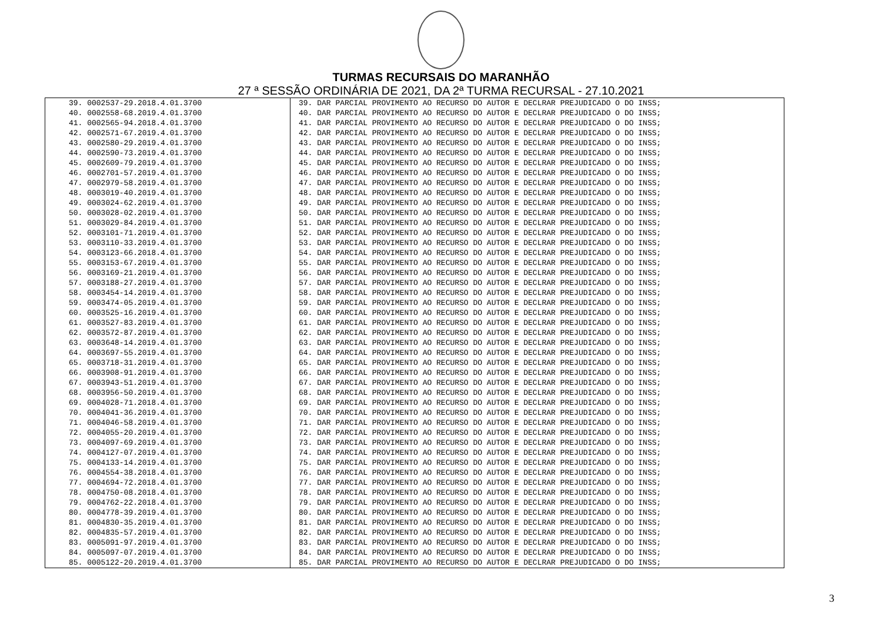TURMAS RECURSAIS DO MARANHÃO
27 ª SESSÃO ORDINÁRIA DE 2021, DA 2ª TURMA RECURSAL - 27.10.2021
| 39. 0002537-29.2018.4.01.3700 | 39. DAR PARCIAL PROVIMENTO AO RECURSO DO AUTOR E DECLRAR PREJUDICADO O DO INSS; |
| 40. 0002558-68.2019.4.01.3700 | 40. DAR PARCIAL PROVIMENTO AO RECURSO DO AUTOR E DECLRAR PREJUDICADO O DO INSS; |
| 41. 0002565-94.2018.4.01.3700 | 41. DAR PARCIAL PROVIMENTO AO RECURSO DO AUTOR E DECLRAR PREJUDICADO O DO INSS; |
| 42. 0002571-67.2019.4.01.3700 | 42. DAR PARCIAL PROVIMENTO AO RECURSO DO AUTOR E DECLRAR PREJUDICADO O DO INSS; |
| 43. 0002580-29.2019.4.01.3700 | 43. DAR PARCIAL PROVIMENTO AO RECURSO DO AUTOR E DECLRAR PREJUDICADO O DO INSS; |
| 44. 0002590-73.2019.4.01.3700 | 44. DAR PARCIAL PROVIMENTO AO RECURSO DO AUTOR E DECLRAR PREJUDICADO O DO INSS; |
| 45. 0002609-79.2019.4.01.3700 | 45. DAR PARCIAL PROVIMENTO AO RECURSO DO AUTOR E DECLRAR PREJUDICADO O DO INSS; |
| 46. 0002701-57.2019.4.01.3700 | 46. DAR PARCIAL PROVIMENTO AO RECURSO DO AUTOR E DECLRAR PREJUDICADO O DO INSS; |
| 47. 0002979-58.2019.4.01.3700 | 47. DAR PARCIAL PROVIMENTO AO RECURSO DO AUTOR E DECLRAR PREJUDICADO O DO INSS; |
| 48. 0003019-40.2019.4.01.3700 | 48. DAR PARCIAL PROVIMENTO AO RECURSO DO AUTOR E DECLRAR PREJUDICADO O DO INSS; |
| 49. 0003024-62.2019.4.01.3700 | 49. DAR PARCIAL PROVIMENTO AO RECURSO DO AUTOR E DECLRAR PREJUDICADO O DO INSS; |
| 50. 0003028-02.2019.4.01.3700 | 50. DAR PARCIAL PROVIMENTO AO RECURSO DO AUTOR E DECLRAR PREJUDICADO O DO INSS; |
| 51. 0003029-84.2019.4.01.3700 | 51. DAR PARCIAL PROVIMENTO AO RECURSO DO AUTOR E DECLRAR PREJUDICADO O DO INSS; |
| 52. 0003101-71.2019.4.01.3700 | 52. DAR PARCIAL PROVIMENTO AO RECURSO DO AUTOR E DECLRAR PREJUDICADO O DO INSS; |
| 53. 0003110-33.2019.4.01.3700 | 53. DAR PARCIAL PROVIMENTO AO RECURSO DO AUTOR E DECLRAR PREJUDICADO O DO INSS; |
| 54. 0003123-66.2018.4.01.3700 | 54. DAR PARCIAL PROVIMENTO AO RECURSO DO AUTOR E DECLRAR PREJUDICADO O DO INSS; |
| 55. 0003153-67.2019.4.01.3700 | 55. DAR PARCIAL PROVIMENTO AO RECURSO DO AUTOR E DECLRAR PREJUDICADO O DO INSS; |
| 56. 0003169-21.2019.4.01.3700 | 56. DAR PARCIAL PROVIMENTO AO RECURSO DO AUTOR E DECLRAR PREJUDICADO O DO INSS; |
| 57. 0003188-27.2019.4.01.3700 | 57. DAR PARCIAL PROVIMENTO AO RECURSO DO AUTOR E DECLRAR PREJUDICADO O DO INSS; |
| 58. 0003454-14.2019.4.01.3700 | 58. DAR PARCIAL PROVIMENTO AO RECURSO DO AUTOR E DECLRAR PREJUDICADO O DO INSS; |
| 59. 0003474-05.2019.4.01.3700 | 59. DAR PARCIAL PROVIMENTO AO RECURSO DO AUTOR E DECLRAR PREJUDICADO O DO INSS; |
| 60. 0003525-16.2019.4.01.3700 | 60. DAR PARCIAL PROVIMENTO AO RECURSO DO AUTOR E DECLRAR PREJUDICADO O DO INSS; |
| 61. 0003527-83.2019.4.01.3700 | 61. DAR PARCIAL PROVIMENTO AO RECURSO DO AUTOR E DECLRAR PREJUDICADO O DO INSS; |
| 62. 0003572-87.2019.4.01.3700 | 62. DAR PARCIAL PROVIMENTO AO RECURSO DO AUTOR E DECLRAR PREJUDICADO O DO INSS; |
| 63. 0003648-14.2019.4.01.3700 | 63. DAR PARCIAL PROVIMENTO AO RECURSO DO AUTOR E DECLRAR PREJUDICADO O DO INSS; |
| 64. 0003697-55.2019.4.01.3700 | 64. DAR PARCIAL PROVIMENTO AO RECURSO DO AUTOR E DECLRAR PREJUDICADO O DO INSS; |
| 65. 0003718-31.2019.4.01.3700 | 65. DAR PARCIAL PROVIMENTO AO RECURSO DO AUTOR E DECLRAR PREJUDICADO O DO INSS; |
| 66. 0003908-91.2019.4.01.3700 | 66. DAR PARCIAL PROVIMENTO AO RECURSO DO AUTOR E DECLRAR PREJUDICADO O DO INSS; |
| 67. 0003943-51.2019.4.01.3700 | 67. DAR PARCIAL PROVIMENTO AO RECURSO DO AUTOR E DECLRAR PREJUDICADO O DO INSS; |
| 68. 0003956-50.2019.4.01.3700 | 68. DAR PARCIAL PROVIMENTO AO RECURSO DO AUTOR E DECLRAR PREJUDICADO O DO INSS; |
| 69. 0004028-71.2018.4.01.3700 | 69. DAR PARCIAL PROVIMENTO AO RECURSO DO AUTOR E DECLRAR PREJUDICADO O DO INSS; |
| 70. 0004041-36.2019.4.01.3700 | 70. DAR PARCIAL PROVIMENTO AO RECURSO DO AUTOR E DECLRAR PREJUDICADO O DO INSS; |
| 71. 0004046-58.2019.4.01.3700 | 71. DAR PARCIAL PROVIMENTO AO RECURSO DO AUTOR E DECLRAR PREJUDICADO O DO INSS; |
| 72. 0004055-20.2019.4.01.3700 | 72. DAR PARCIAL PROVIMENTO AO RECURSO DO AUTOR E DECLRAR PREJUDICADO O DO INSS; |
| 73. 0004097-69.2019.4.01.3700 | 73. DAR PARCIAL PROVIMENTO AO RECURSO DO AUTOR E DECLRAR PREJUDICADO O DO INSS; |
| 74. 0004127-07.2019.4.01.3700 | 74. DAR PARCIAL PROVIMENTO AO RECURSO DO AUTOR E DECLRAR PREJUDICADO O DO INSS; |
| 75. 0004133-14.2019.4.01.3700 | 75. DAR PARCIAL PROVIMENTO AO RECURSO DO AUTOR E DECLRAR PREJUDICADO O DO INSS; |
| 76. 0004554-38.2018.4.01.3700 | 76. DAR PARCIAL PROVIMENTO AO RECURSO DO AUTOR E DECLRAR PREJUDICADO O DO INSS; |
| 77. 0004694-72.2018.4.01.3700 | 77. DAR PARCIAL PROVIMENTO AO RECURSO DO AUTOR E DECLRAR PREJUDICADO O DO INSS; |
| 78. 0004750-08.2018.4.01.3700 | 78. DAR PARCIAL PROVIMENTO AO RECURSO DO AUTOR E DECLRAR PREJUDICADO O DO INSS; |
| 79. 0004762-22.2018.4.01.3700 | 79. DAR PARCIAL PROVIMENTO AO RECURSO DO AUTOR E DECLRAR PREJUDICADO O DO INSS; |
| 80. 0004778-39.2019.4.01.3700 | 80. DAR PARCIAL PROVIMENTO AO RECURSO DO AUTOR E DECLRAR PREJUDICADO O DO INSS; |
| 81. 0004830-35.2019.4.01.3700 | 81. DAR PARCIAL PROVIMENTO AO RECURSO DO AUTOR E DECLRAR PREJUDICADO O DO INSS; |
| 82. 0004835-57.2019.4.01.3700 | 82. DAR PARCIAL PROVIMENTO AO RECURSO DO AUTOR E DECLRAR PREJUDICADO O DO INSS; |
| 83. 0005091-97.2019.4.01.3700 | 83. DAR PARCIAL PROVIMENTO AO RECURSO DO AUTOR E DECLRAR PREJUDICADO O DO INSS; |
| 84. 0005097-07.2019.4.01.3700 | 84. DAR PARCIAL PROVIMENTO AO RECURSO DO AUTOR E DECLRAR PREJUDICADO O DO INSS; |
| 85. 0005122-20.2019.4.01.3700 | 85. DAR PARCIAL PROVIMENTO AO RECURSO DO AUTOR E DECLRAR PREJUDICADO O DO INSS; |
3